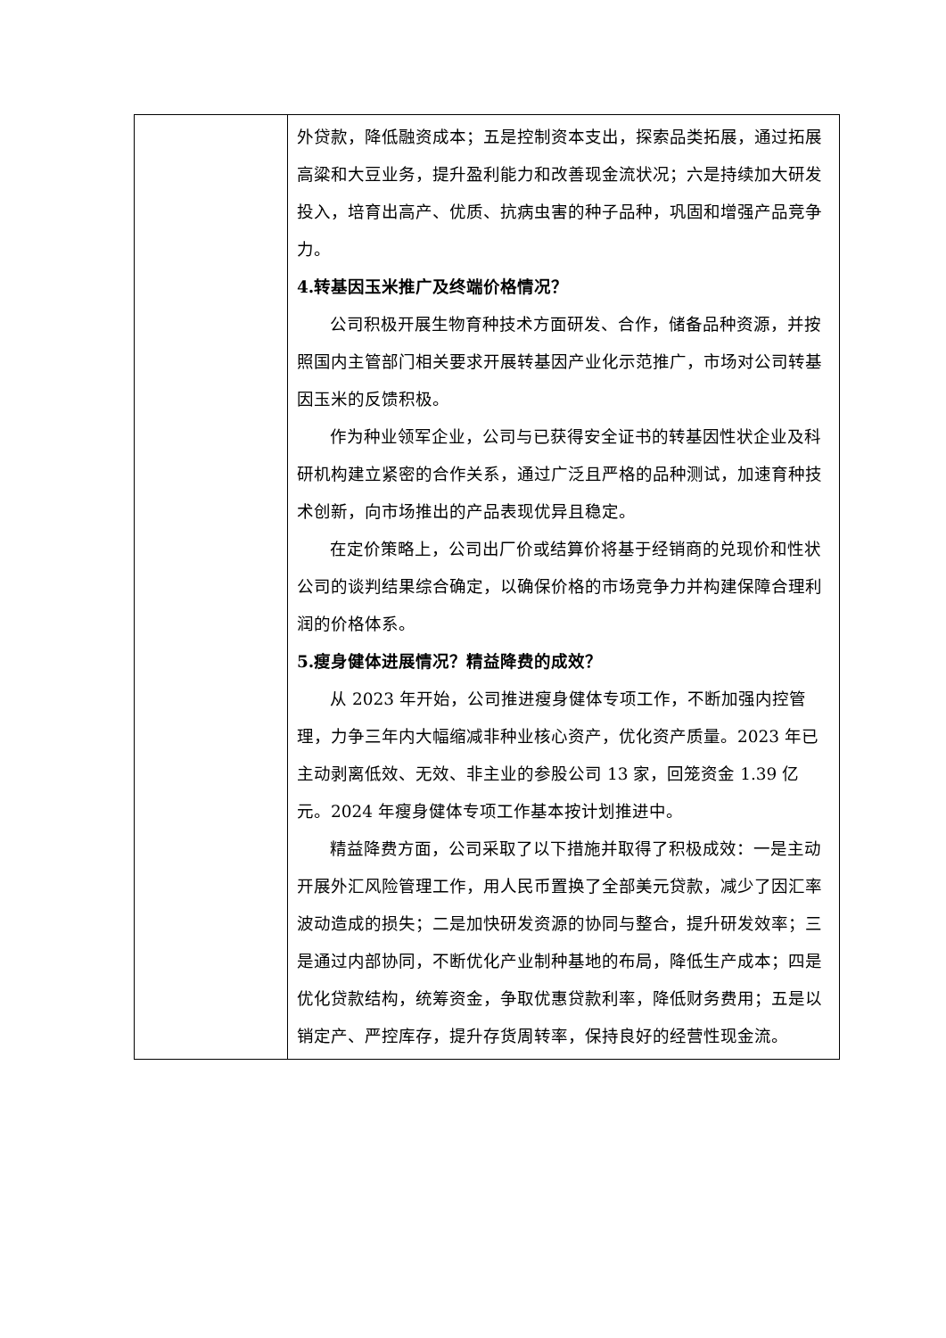| | 外贷款，降低融资成本；五是控制资本支出，探索品类拓展，通过拓展高粱和大豆业务，提升盈利能力和改善现金流状况；六是持续加大研发投入，培育出高产、优质、抗病虫害的种子品种，巩固和增强产品竞争力。 4.转基因玉米推广及终端价格情况？ 公司积极开展生物育种技术方面研发、合作，储备品种资源，并按照国内主管部门相关要求开展转基因产业化示范推广，市场对公司转基因玉米的反馈积极。 作为种业领军企业，公司与已获得安全证书的转基因性状企业及科研机构建立紧密的合作关系，通过广泛且严格的品种测试，加速育种技术创新，向市场推出的产品表现优异且稳定。 在定价策略上，公司出厂价或结算价将基于经销商的兑现价和性状公司的谈判结果综合确定，以确保价格的市场竞争力并构建保障合理利润的价格体系。 5.瘦身健体进展情况？精益降费的成效？ 从 2023 年开始，公司推进瘦身健体专项工作，不断加强内控管理，力争三年内大幅缩减非种业核心资产，优化资产质量。2023 年已主动剥离低效、无效、非主业的参股公司 13 家，回笼资金 1.39 亿元。2024 年瘦身健体专项工作基本按计划推进中。 精益降费方面，公司采取了以下措施并取得了积极成效：一是主动开展外汇风险管理工作，用人民币置换了全部美元贷款，减少了因汇率波动造成的损失；二是加快研发资源的协同与整合，提升研发效率；三是通过内部协同，不断优化产业制种基地的布局，降低生产成本；四是优化贷款结构，统筹资金，争取优惠贷款利率，降低财务费用；五是以销定产、严控库存，提升存货周转率，保持良好的经营性现金流。 |